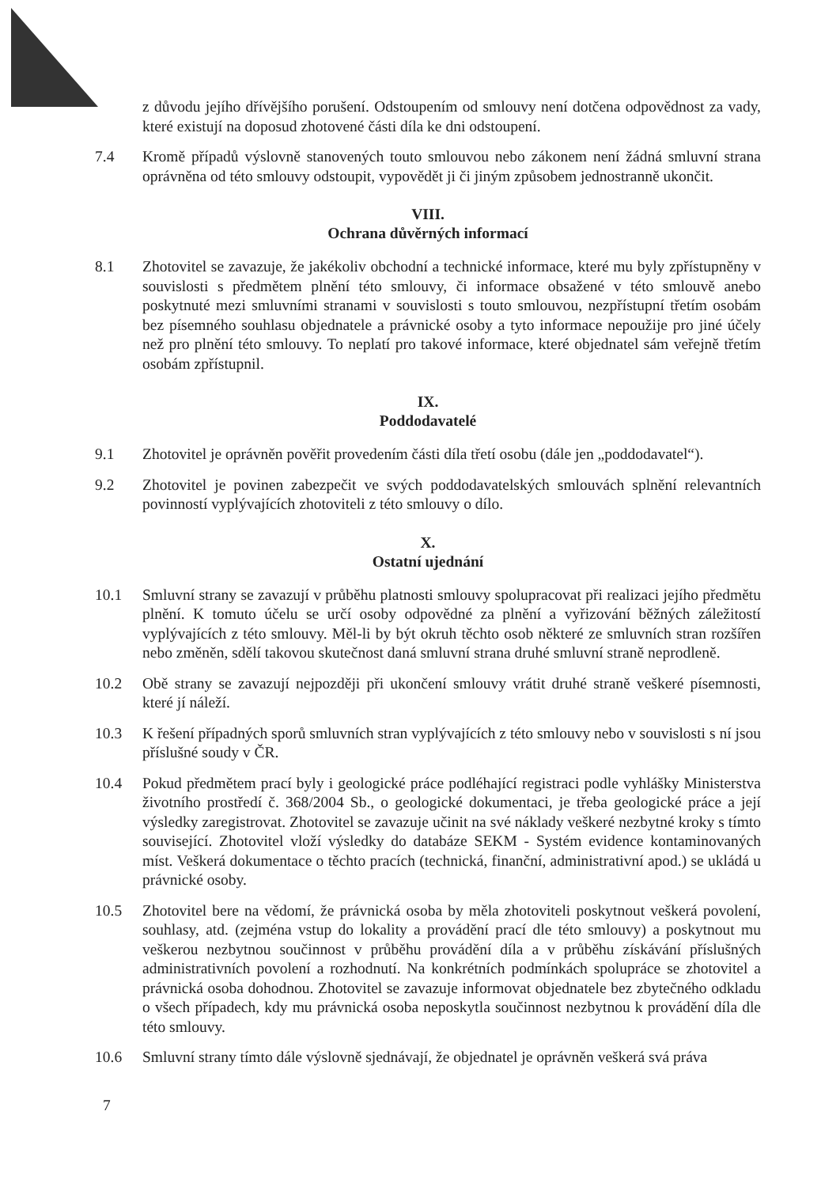z důvodu jejího dřívějšího porušení. Odstoupením od smlouvy není dotčena odpovědnost za vady, které existují na doposud zhotovené části díla ke dni odstoupení.
7.4 Kromě případů výslovně stanovených touto smlouvou nebo zákonem není žádná smluvní strana oprávněna od této smlouvy odstoupit, vypovědět ji či jiným způsobem jednostranně ukončit.
VIII.
Ochrana důvěrných informací
8.1 Zhotovitel se zavazuje, že jakékoliv obchodní a technické informace, které mu byly zpřístupněny v souvislosti s předmětem plnění této smlouvy, či informace obsažené v této smlouvě anebo poskytnuté mezi smluvními stranami v souvislosti s touto smlouvou, nezpřístupní třetím osobám bez písemného souhlasu objednatele a právnické osoby a tyto informace nepoužije pro jiné účely než pro plnění této smlouvy. To neplatí pro takové informace, které objednatel sám veřejně třetím osobám zpřístupnil.
IX.
Poddodavatelé
9.1 Zhotovitel je oprávněn pověřit provedením části díla třetí osobu (dále jen „poddodavatel“).
9.2 Zhotovitel je povinen zabezpečit ve svých poddodavatelských smlouvách splnění relevantních povinností vyplývajících zhotoviteli z této smlouvy o dílo.
X.
Ostatní ujednání
10.1 Smluvní strany se zavazují v průběhu platnosti smlouvy spolupracovat při realizaci jejího předmětu plnění. K tomuto účelu se určí osoby odpovědné za plnění a vyřizování běžných záležitostí vyplývajících z této smlouvy. Měl-li by být okruh těchto osob některé ze smluvních stran rozšířen nebo změněn, sdělí takovou skutečnost daná smluvní strana druhé smluvní straně neprodleně.
10.2 Obě strany se zavazují nejpozději při ukončení smlouvy vrátit druhé straně veškeré písemnosti, které jí náleží.
10.3 K řešení případných sporů smluvních stran vyplývajících z této smlouvy nebo v souvislosti s ní jsou příslušné soudy v ČR.
10.4 Pokud předmětem prací byly i geologické práce podléhající registraci podle vyhlášky Ministerstva životního prostředí č. 368/2004 Sb., o geologické dokumentaci, je třeba geologické práce a její výsledky zaregistrovat. Zhotovitel se zavazuje učinit na své náklady veškeré nezbytné kroky s tímto související. Zhotovitel vloží výsledky do databáze SEKM - Systém evidence kontaminovaných míst. Veškerá dokumentace o těchto pracích (technická, finanční, administrativní apod.) se ukládá u právnické osoby.
10.5 Zhotovitel bere na vědomí, že právnická osoba by měla zhotoviteli poskytnout veškerá povolení, souhlasy, atd. (zejména vstup do lokality a provádění prací dle této smlouvy) a poskytnout mu veškerou nezbytnou součinnost v průběhu provádění díla a v průběhu získávání příslušných administrativních povolení a rozhodnutí. Na konkrétních podmínkách spolupráce se zhotovitel a právnická osoba dohodnou. Zhotovitel se zavazuje informovat objednatele bez zbytečného odkladu o všech případech, kdy mu právnická osoba neposkytla součinnost nezbytnou k provádění díla dle této smlouvy.
10.6 Smluvní strany tímto dále výslovně sjednávají, že objednatel je oprávněn veškerá svá práva
7